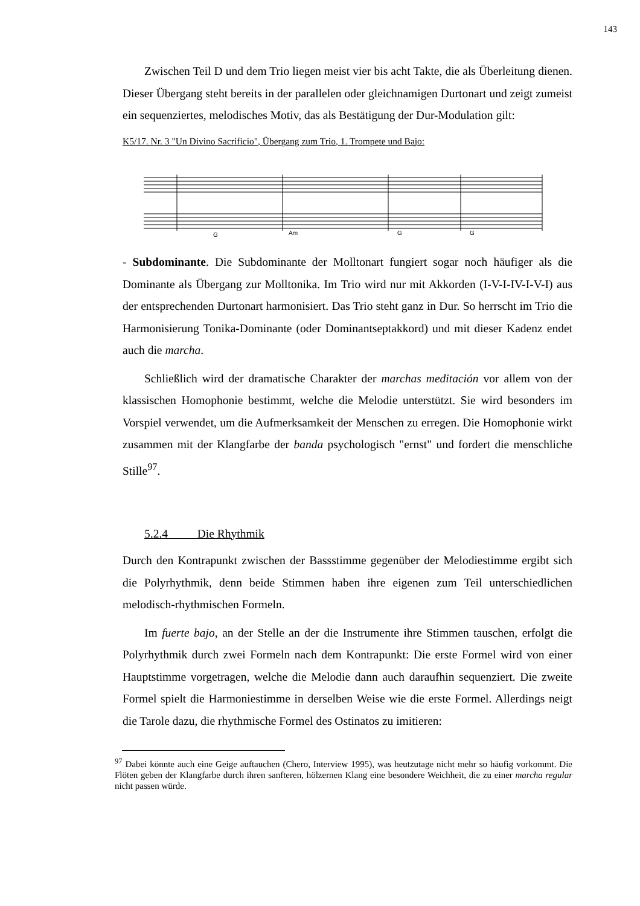143
Zwischen Teil D und dem Trio liegen meist vier bis acht Takte, die als Überleitung dienen. Dieser Übergang steht bereits in der parallelen oder gleichnamigen Durtonart und zeigt zumeist ein sequenziertes, melodisches Motiv, das als Bestätigung der Dur-Modulation gilt:
K5/17. Nr. 3 "Un Divino Sacrificio", Übergang zum Trio, 1. Trompete und Bajo:
G
Am
G
G
- Subdominante. Die Subdominante der Molltonart fungiert sogar noch häufiger als die Dominante als Übergang zur Molltonika. Im Trio wird nur mit Akkorden (I-V-I-IV-I-V-I) aus der entsprechenden Durtonart harmonisiert. Das Trio steht ganz in Dur. So herrscht im Trio die Harmonisierung Tonika-Dominante (oder Dominantseptakkord) und mit dieser Kadenz endet auch die marcha.
Schließlich wird der dramatische Charakter der marchas meditación vor allem von der klassischen Homophonie bestimmt, welche die Melodie unterstützt. Sie wird besonders im Vorspiel verwendet, um die Aufmerksamkeit der Menschen zu erregen. Die Homophonie wirkt zusammen mit der Klangfarbe der banda psychologisch "ernst" und fordert die menschliche Stille<sup>97</sup>.
5.2.4 Die Rhythmik
Durch den Kontrapunkt zwischen der Bassstimme gegenüber der Melodiestimme ergibt sich die Polyrhythmik, denn beide Stimmen haben ihre eigenen zum Teil unterschiedlichen melodisch-rhythmischen Formeln.
Im fuerte bajo, an der Stelle an der die Instrumente ihre Stimmen tauschen, erfolgt die Polyrhythmik durch zwei Formeln nach dem Kontrapunkt: Die erste Formel wird von einer Hauptstimme vorgetragen, welche die Melodie dann auch daraufhin sequenziert. Die zweite Formel spielt die Harmoniestimme in derselben Weise wie die erste Formel. Allerdings neigt die Tarole dazu, die rhythmische Formel des Ostinatos zu imitieren:
<sup>97</sup> Dabei könnte auch eine Geige auftauchen (Chero, Interview 1995), was heutzutage nicht mehr so häufig vorkommt. Die Flöten geben der Klangfarbe durch ihren sanfteren, hölzernen Klang eine besondere Weichheit, die zu einer marcha regular nicht passen würde.